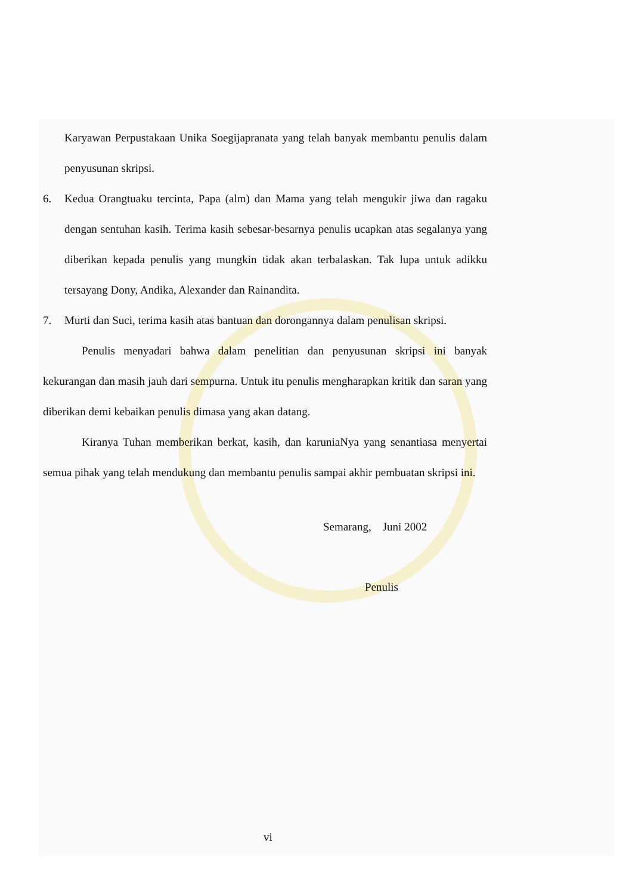Karyawan Perpustakaan Unika Soegijapranata yang telah banyak membantu penulis dalam penyusunan skripsi.
6. Kedua Orangtuaku tercinta, Papa (alm) dan Mama yang telah mengukir jiwa dan ragaku dengan sentuhan kasih. Terima kasih sebesar-besarnya penulis ucapkan atas segalanya yang diberikan kepada penulis yang mungkin tidak akan terbalaskan. Tak lupa untuk adikku tersayang Dony, Andika, Alexander dan Rainandita.
7. Murti dan Suci, terima kasih atas bantuan dan dorongannya dalam penulisan skripsi.
Penulis menyadari bahwa dalam penelitian dan penyusunan skripsi ini banyak kekurangan dan masih jauh dari sempurna. Untuk itu penulis mengharapkan kritik dan saran yang diberikan demi kebaikan penulis dimasa yang akan datang.
Kiranya Tuhan memberikan berkat, kasih, dan karuniaNya yang senantiasa menyertai semua pihak yang telah mendukung dan membantu penulis sampai akhir pembuatan skripsi ini.
Semarang, Juni 2002
Penulis
vi